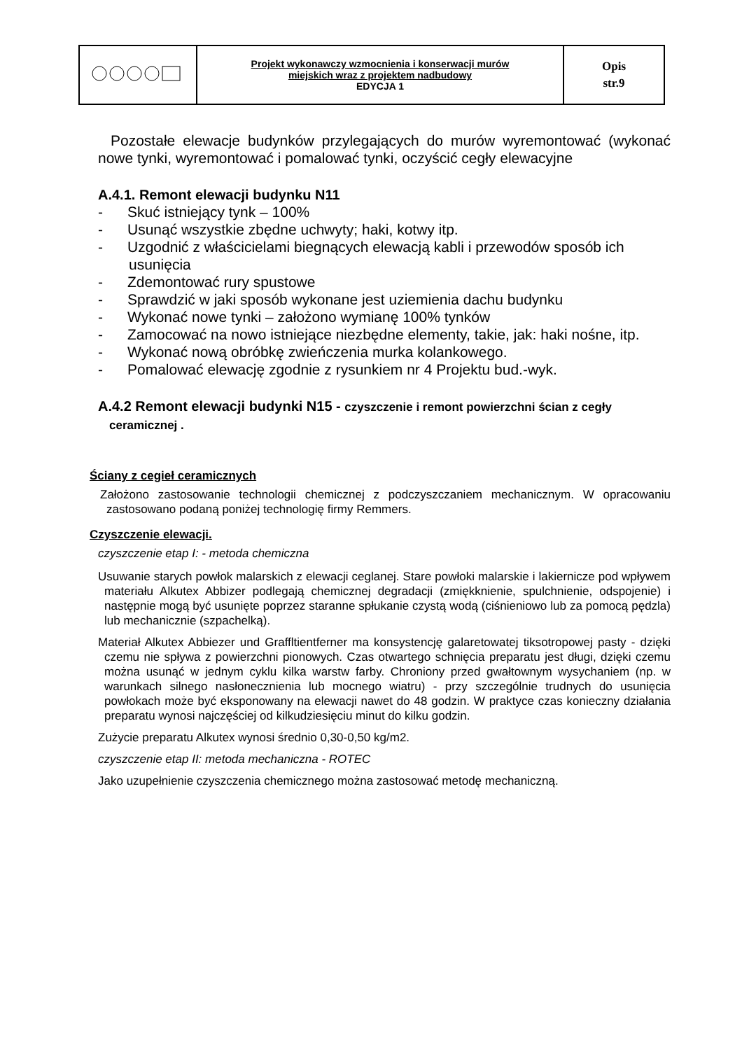| | Projekt wykonawczy wzmocnienia i konserwacji murów miejskich wraz z projektem nadbudowy EDYCJA 1 | Opis str.9 |
Pozostałe elewacje budynków przylegających do murów wyremontować (wykonać nowe tynki, wyremontować i pomalować tynki, oczyścić cegły elewacyjne
A.4.1. Remont elewacji budynku N11
- Skuć istniejący tynk – 100%
- Usunąć wszystkie zbędne uchwyty; haki, kotwy itp.
- Uzgodnić z właścicielami biegnących elewacją kabli i przewodów sposób ich usunięcia
- Zdemontować rury spustowe
- Sprawdzić w jaki sposób wykonane jest uziemienia dachu budynku
- Wykonać nowe tynki – założono wymianę 100% tynków
- Zamocować na nowo istniejące niezbędne elementy, takie, jak: haki nośne, itp.
- Wykonać nową obróbkę zwieńczenia murka kolankowego.
- Pomalować elewację zgodnie z rysunkiem nr 4 Projektu bud.-wyk.
A.4.2 Remont elewacji budynki N15 - czyszczenie i remont powierzchni ścian z cegły ceramicznej .
Ściany z cegieł ceramicznych
Założono zastosowanie technologii chemicznej z podczyszczaniem mechanicznym. W opracowaniu zastosowano podaną poniżej technologię firmy Remmers.
Czyszczenie elewacji.
czyszczenie etap I: - metoda chemiczna
Usuwanie starych powłok malarskich z elewacji ceglanej. Stare powłoki malarskie i lakiernicze pod wpływem materiału Alkutex Abbizer podlegają chemicznej degradacji (zmiękknienie, spulchnienie, odspojenie) i następnie mogą być usunięte poprzez staranne spłukanie czystą wodą (ciśnieniowo lub za pomocą pędzla) lub mechanicznie (szpachelką).
Materiał Alkutex Abbiezer und Graffltientferner ma konsystencję galaretowatej tiksotropowej pasty - dzięki czemu nie spływa z powierzchni pionowych. Czas otwartego schnięcia preparatu jest długi, dzięki czemu można usunąć w jednym cyklu kilka warstw farby. Chroniony przed gwałtownym wysychaniem (np. w warunkach silnego nasłonecznienia lub mocnego wiatru) - przy szczególnie trudnych do usunięcia powłokach może być eksponowany na elewacji nawet do 48 godzin. W praktyce czas konieczny działania preparatu wynosi najczęściej od kilkudziesięciu minut do kilku godzin.
Zużycie preparatu Alkutex wynosi średnio 0,30-0,50 kg/m2.
czyszczenie etap II: metoda mechaniczna - ROTEC
Jako uzupełnienie czyszczenia chemicznego można zastosować metodę mechaniczną.